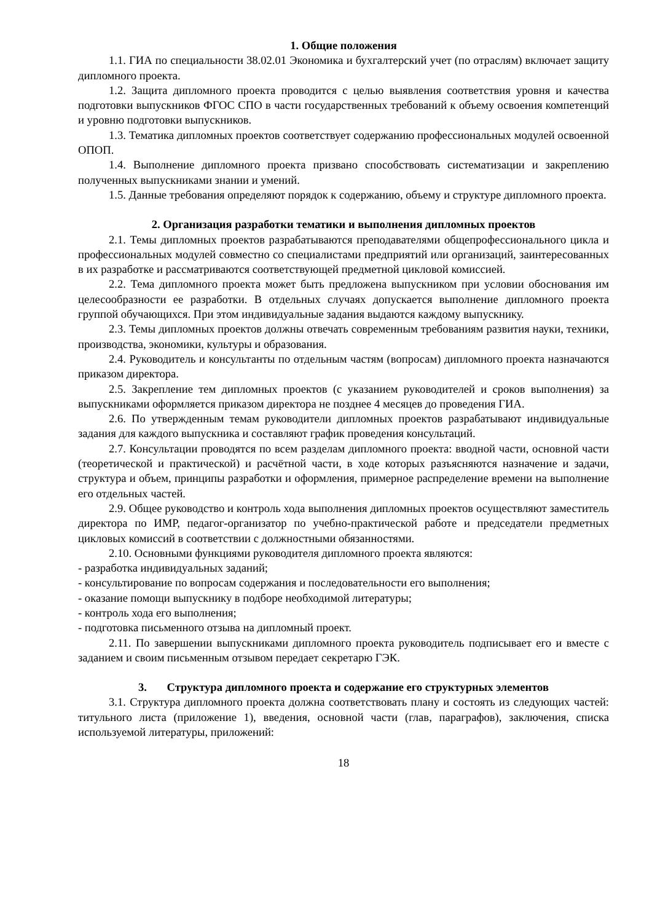1. Общие положения
1.1. ГИА по специальности 38.02.01 Экономика и бухгалтерский учет (по отраслям) включает защиту дипломного проекта.
1.2. Защита дипломного проекта проводится с целью выявления соответствия уровня и качества подготовки выпускников ФГОС СПО в части государственных требований к объему освоения компетенций и уровню подготовки выпускников.
1.3. Тематика дипломных проектов соответствует содержанию профессиональных модулей освоенной ОПОП.
1.4. Выполнение дипломного проекта призвано способствовать систематизации и закреплению полученных выпускниками знании и умений.
1.5. Данные требования определяют порядок к содержанию, объему и структуре дипломного проекта.
2. Организация разработки тематики и выполнения дипломных проектов
2.1. Темы дипломных проектов разрабатываются преподавателями общепрофессионального цикла и профессиональных модулей совместно со специалистами предприятий или организаций, заинтересованных в их разработке и рассматриваются соответствующей предметной цикловой комиссией.
2.2. Тема дипломного проекта может быть предложена выпускником при условии обоснования им целесообразности ее разработки. В отдельных случаях допускается выполнение дипломного проекта группой обучающихся. При этом индивидуальные задания выдаются каждому выпускнику.
2.3. Темы дипломных проектов должны отвечать современным требованиям развития науки, техники, производства, экономики, культуры и образования.
2.4. Руководитель и консультанты по отдельным частям (вопросам) дипломного проекта назначаются приказом директора.
2.5. Закрепление тем дипломных проектов (с указанием руководителей и сроков выполнения) за выпускниками оформляется приказом директора не позднее 4 месяцев до проведения ГИА.
2.6. По утвержденным темам руководители дипломных проектов разрабатывают индивидуальные задания для каждого выпускника и составляют график проведения консультаций.
2.7. Консультации проводятся по всем разделам дипломного проекта: вводной части, основной части (теоретической и практической) и расчётной части, в ходе которых разъясняются назначение и задачи, структура и объем, принципы разработки и оформления, примерное распределение времени на выполнение его отдельных частей.
2.9. Общее руководство и контроль хода выполнения дипломных проектов осуществляют заместитель директора по ИМР, педагог-организатор по учебно-практической работе и председатели предметных цикловых комиссий в соответствии с должностными обязанностями.
2.10. Основными функциями руководителя дипломного проекта являются:
- разработка индивидуальных заданий;
- консультирование по вопросам содержания и последовательности его выполнения;
- оказание помощи выпускнику в подборе необходимой литературы;
- контроль хода его выполнения;
- подготовка письменного отзыва на дипломный проект.
2.11. По завершении выпускниками дипломного проекта руководитель подписывает его и вместе с заданием и своим письменным отзывом передает секретарю ГЭК.
3. Структура дипломного проекта и содержание его структурных элементов
3.1. Структура дипломного проекта должна соответствовать плану и состоять из следующих частей: титульного листа (приложение 1), введения, основной части (глав, параграфов), заключения, списка используемой литературы, приложений:
18